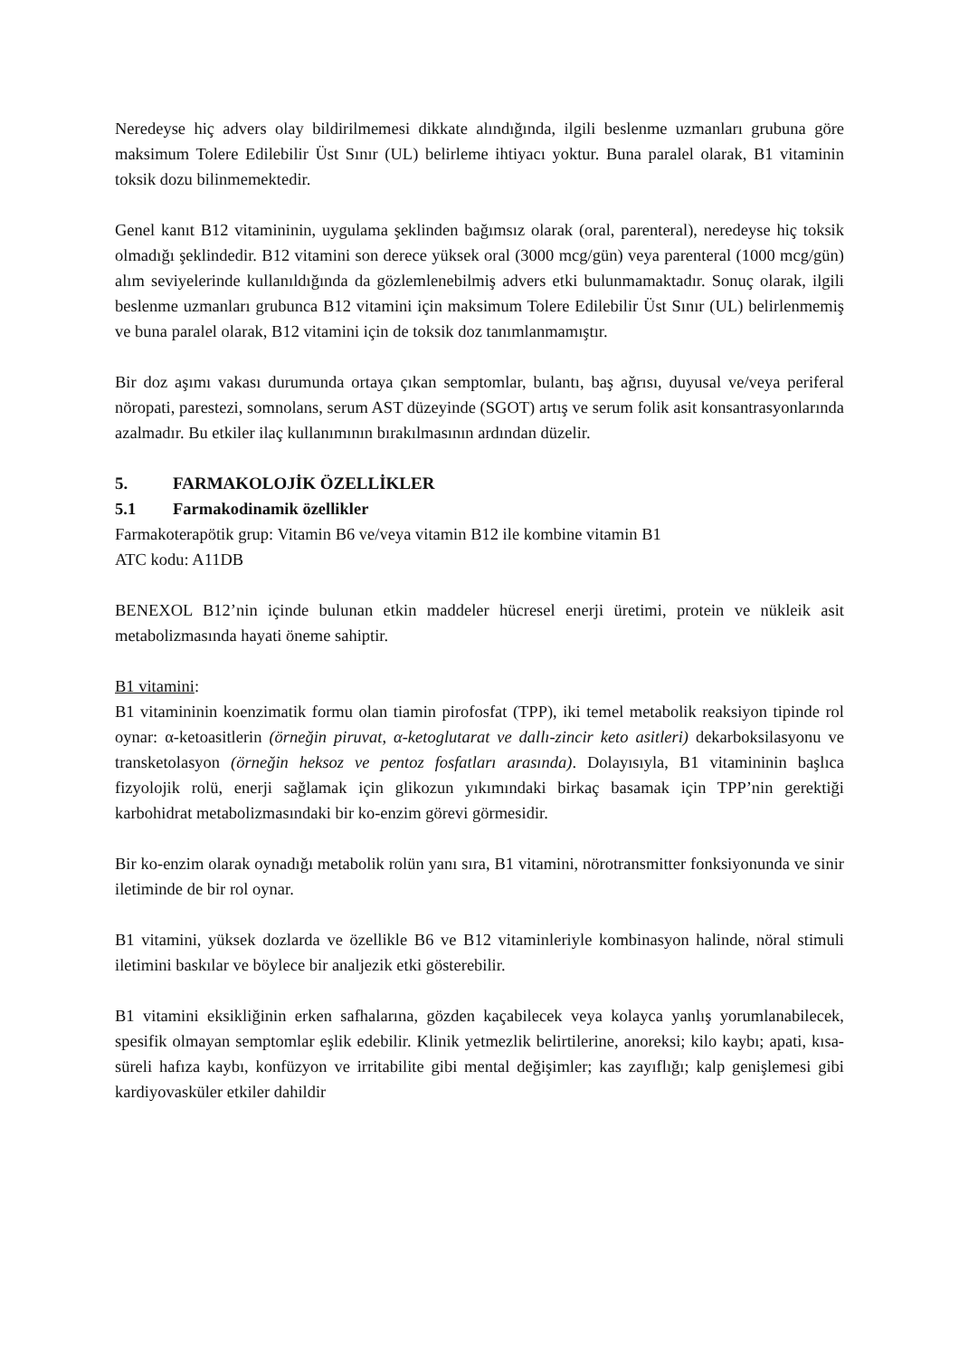Neredeyse hiç advers olay bildirilmemesi dikkate alındığında, ilgili beslenme uzmanları grubuna göre maksimum Tolere Edilebilir Üst Sınır (UL) belirleme ihtiyacı yoktur. Buna paralel olarak, B1 vitaminin toksik dozu bilinmemektedir.
Genel kanıt B12 vitamininin, uygulama şeklinden bağımsız olarak (oral, parenteral), neredeyse hiç toksik olmadığı şeklindedir. B12 vitamini son derece yüksek oral (3000 mcg/gün) veya parenteral (1000 mcg/gün) alım seviyelerinde kullanıldığında da gözlemlenebilmiş advers etki bulunmamaktadır. Sonuç olarak, ilgili beslenme uzmanları grubunca B12 vitamini için maksimum Tolere Edilebilir Üst Sınır (UL) belirlenmemiş ve buna paralel olarak, B12 vitamini için de toksik doz tanımlanmamıştır.
Bir doz aşımı vakası durumunda ortaya çıkan semptomlar, bulantı, baş ağrısı, duyusal ve/veya periferal nöropati, parestezi, somnolans, serum AST düzeyinde (SGOT) artış ve serum folik asit konsantrasyonlarında azalmadır. Bu etkiler ilaç kullanımının bırakılmasının ardından düzelir.
5. FARMAKOLOJİK ÖZELLİKLER
5.1 Farmakodinamik özellikler
Farmakoterapötik grup: Vitamin B6 ve/veya vitamin B12 ile kombine vitamin B1
ATC kodu: A11DB
BENEXOL B12’nin içinde bulunan etkin maddeler hücresel enerji üretimi, protein ve nükleik asit metabolizmasında hayati öneme sahiptir.
B1 vitamini:
B1 vitamininin koenzimatik formu olan tiamin pirofosfat (TPP), iki temel metabolik reaksiyon tipinde rol oynar: α-ketoasitlerin (örneğin piruvat, α-ketoglutarat ve dallı-zincir keto asitleri) dekarboksilasyonu ve transketolasyon (örneğin heksoz ve pentoz fosfatları arasında). Dolayısıyla, B1 vitamininin başlıca fizyolojik rolü, enerji sağlamak için glikozun yıkımındaki birkaç basamak için TPP’nin gerektiği karbohidrat metabolizmasındaki bir ko-enzim görevi görmesidir.
Bir ko-enzim olarak oynadığı metabolik rolün yanı sıra, B1 vitamini, nörotransmitter fonksiyonunda ve sinir iletiminde de bir rol oynar.
B1 vitamini, yüksek dozlarda ve özellikle B6 ve B12 vitaminleriyle kombinasyon halinde, nöral stimuli iletimini baskılar ve böylece bir analjezik etki gösterebilir.
B1 vitamini eksikliğinin erken safhalarına, gözden kaçabilecek veya kolayca yanlış yorumlanabilecek, spesifik olmayan semptomlar eşlik edebilir. Klinik yetmezlik belirtilerine, anoreksi; kilo kaybı; apati, kısa-süreli hafıza kaybı, konfüzyon ve irritabilite gibi mental değişimler; kas zayıflığı; kalp genişlemesi gibi kardiyovasküler etkiler dahildir